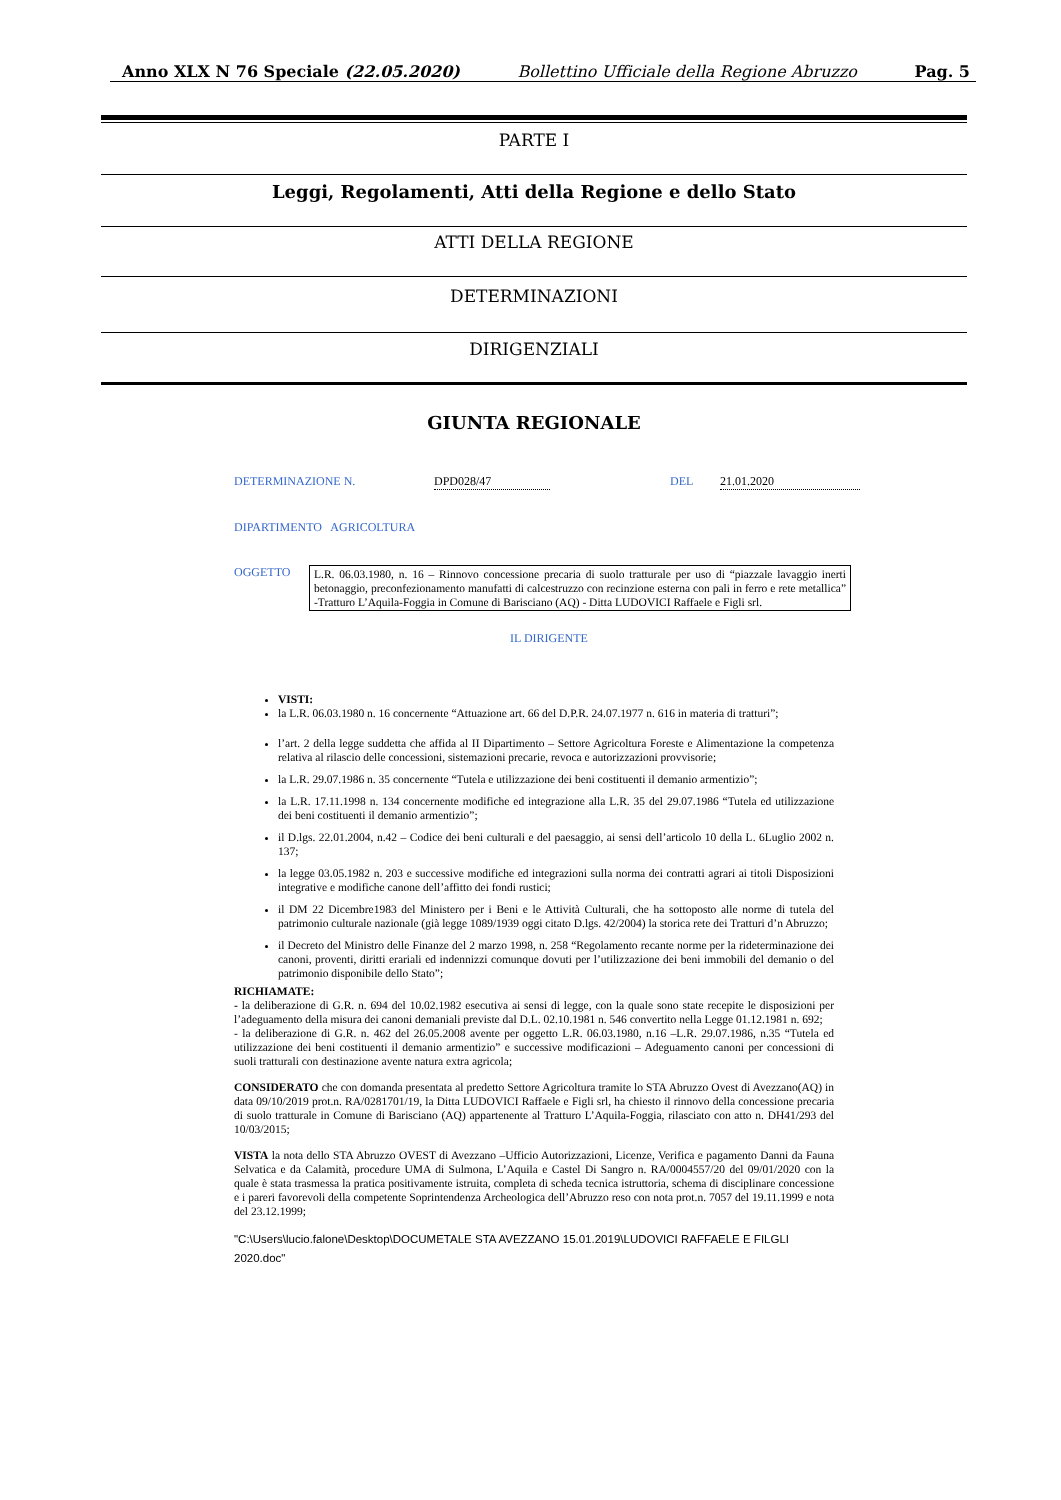Anno XLX N 76 Speciale (22.05.2020) Bollettino Ufficiale della Regione Abruzzo Pag. 5
PARTE I
Leggi, Regolamenti, Atti della Regione e dello Stato
ATTI DELLA REGIONE
DETERMINAZIONI
DIRIGENZIALI
GIUNTA REGIONALE
DETERMINAZIONE N. DPD028/47 DEL 21.01.2020
DIPARTIMENTO AGRICOLTURA
OGGETTO
L.R. 06.03.1980, n. 16 – Rinnovo concessione precaria di suolo tratturale per uso di “piazzale lavaggio inerti betonaggio, preconfezionamento manufatti di calcestruzzo con recinzione esterna con pali in ferro e rete metallica” -Tratturo L’Aquila-Foggia in Comune di Barisciano (AQ) - Ditta LUDOVICI Raffaele e Figli srl.
IL DIRIGENTE
VISTI:
la L.R. 06.03.1980 n. 16 concernente “Attuazione art. 66 del D.P.R. 24.07.1977 n. 616 in materia di tratturi”;
l’art. 2 della legge suddetta che affida al II Dipartimento – Settore Agricoltura Foreste e Alimentazione la competenza relativa al rilascio delle concessioni, sistemazioni precarie, revoca e autorizzazioni provvisorie;
la L.R. 29.07.1986 n. 35 concernente “Tutela e utilizzazione dei beni costituenti il demanio armentizio”;
la L.R. 17.11.1998 n. 134 concernente modifiche ed integrazione alla L.R. 35 del 29.07.1986 “Tutela ed utilizzazione dei beni costituenti il demanio armentizio”;
il D.lgs. 22.01.2004, n.42 – Codice dei beni culturali e del paesaggio, ai sensi dell’articolo 10 della L. 6Luglio 2002 n. 137;
la legge 03.05.1982 n. 203 e successive modifiche ed integrazioni sulla norma dei contratti agrari ai titoli Disposizioni integrative e modifiche canone dell’affitto dei fondi rustici;
il DM 22 Dicembre1983 del Ministero per i Beni e le Attività Culturali, che ha sottoposto alle norme di tutela del patrimonio culturale nazionale (già legge 1089/1939 oggi citato D.lgs. 42/2004) la storica rete dei Tratturi d’n Abruzzo;
il Decreto del Ministro delle Finanze del 2 marzo 1998, n. 258 “Regolamento recante norme per la rideterminazione dei canoni, proventi, diritti erariali ed indennizzi comunque dovuti per l’utilizzazione dei beni immobili del demanio o del patrimonio disponibile dello Stato”;
RICHIAMATE:
- la deliberazione di G.R. n. 694 del 10.02.1982 esecutiva ai sensi di legge, con la quale sono state recepite le disposizioni per l’adeguamento della misura dei canoni demaniali previste dal D.L. 02.10.1981 n. 546 convertito nella Legge 01.12.1981 n. 692;
- la deliberazione di G.R. n. 462 del 26.05.2008 avente per oggetto L.R. 06.03.1980, n.16 –L.R. 29.07.1986, n.35 “Tutela ed utilizzazione dei beni costituenti il demanio armentizio” e successive modificazioni – Adeguamento canoni per concessioni di suoli tratturali con destinazione avente natura extra agricola;
CONSIDERATO che con domanda presentata al predetto Settore Agricoltura tramite lo STA Abruzzo Ovest di Avezzano(AQ) in data 09/10/2019 prot.n. RA/0281701/19, la Ditta LUDOVICI Raffaele e Figli srl, ha chiesto il rinnovo della concessione precaria di suolo tratturale in Comune di Barisciano (AQ) appartenente al Tratturo L’Aquila-Foggia, rilasciato con atto n. DH41/293 del 10/03/2015;
VISTA la nota dello STA Abruzzo OVEST di Avezzano –Ufficio Autorizzazioni, Licenze, Verifica e pagamento Danni da Fauna Selvatica e da Calamità, procedure UMA di Sulmona, L’Aquila e Castel Di Sangro n. RA/0004557/20 del 09/01/2020 con la quale è stata trasmessa la pratica positivamente istruita, completa di scheda tecnica istruttoria, schema di disciplinare concessione e i pareri favorevoli della competente Soprintendenza Archeologica dell’Abruzzo reso con nota prot.n. 7057 del 19.11.1999 e nota del 23.12.1999;
"C:\Users\lucio.falone\Desktop\DOCUMETALE STA AVEZZANO 15.01.2019\LUDOVICI RAFFAELE E FILGLI 2020.doc"